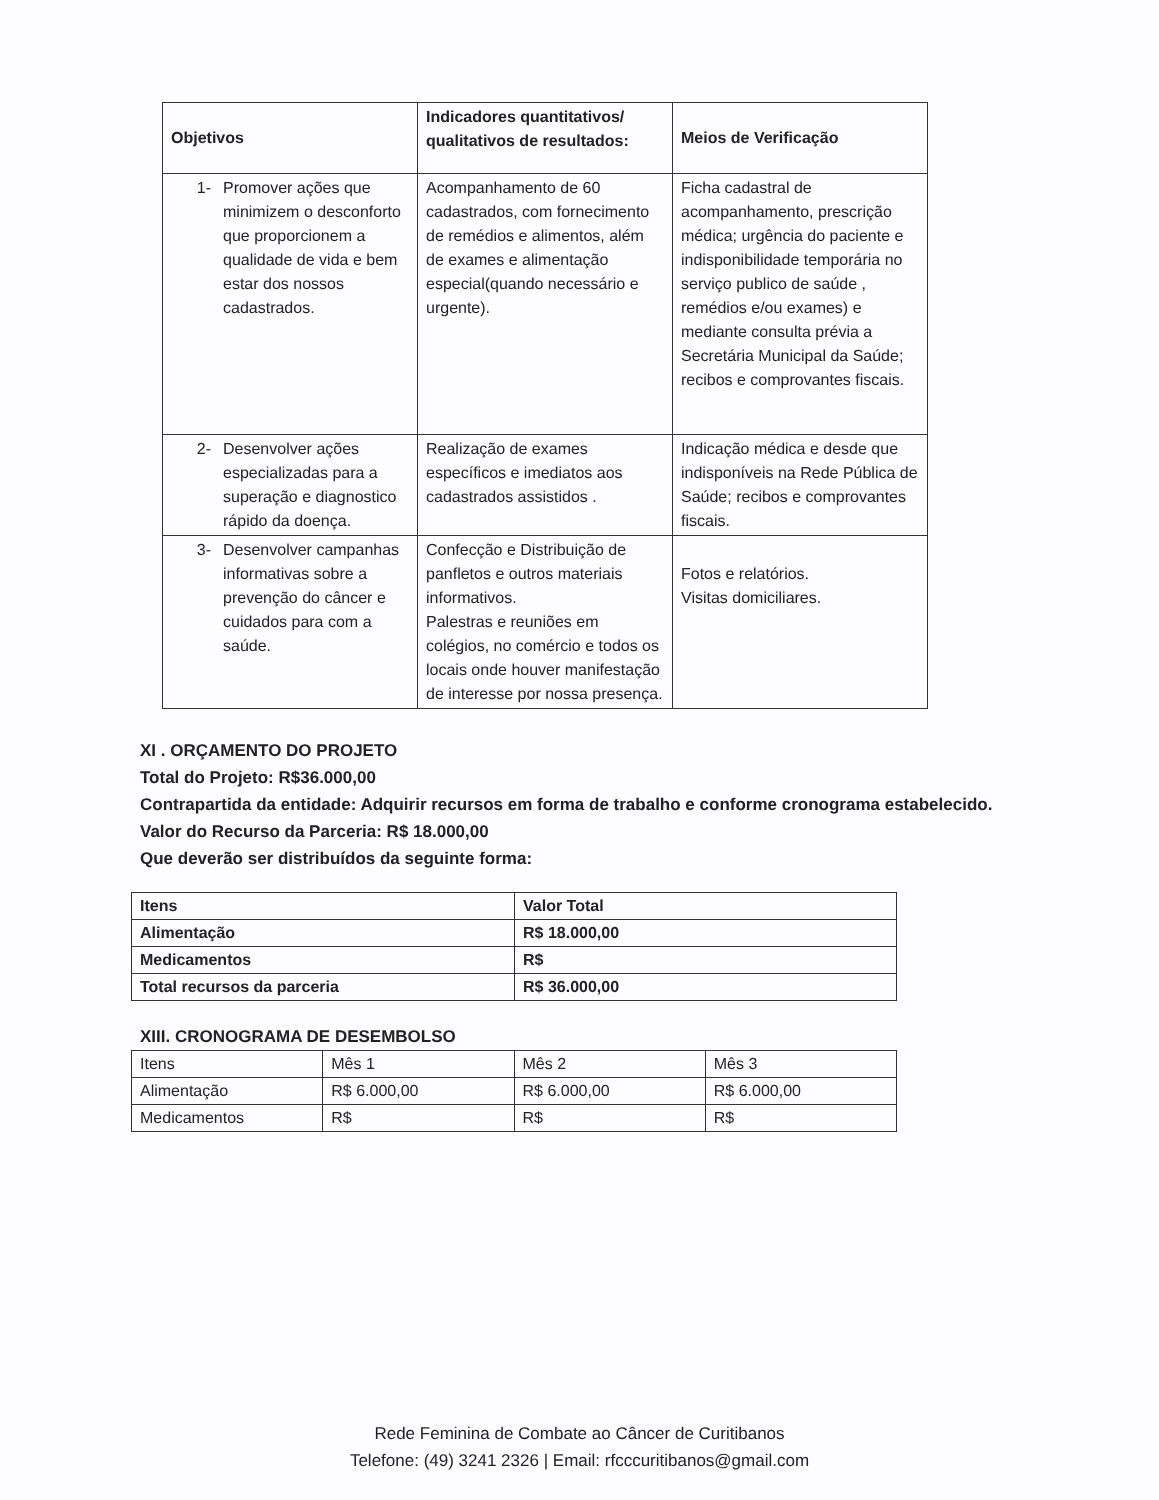| Objetivos | Indicadores quantitativos/ qualitativos de resultados: | Meios de Verificação |
| --- | --- | --- |
| 1- Promover ações que minimizem o desconforto que proporcionem a qualidade de vida e bem estar dos nossos cadastrados. | Acompanhamento de 60 cadastrados, com fornecimento de remédios e alimentos, além de exames e alimentação especial(quando necessário e urgente). | Ficha cadastral de acompanhamento, prescrição médica; urgência do paciente e indisponibilidade temporária no serviço publico de saúde , remédios e/ou exames) e mediante consulta prévia a Secretária Municipal da Saúde; recibos e comprovantes fiscais. |
| 2- Desenvolver ações especializadas para a superação e diagnostico rápido da doença. | Realização de exames específicos e imediatos aos cadastrados assistidos . | Indicação médica e desde que indisponíveis na Rede Pública de Saúde; recibos e comprovantes fiscais. |
| 3- Desenvolver campanhas informativas sobre a prevenção do câncer e cuidados para com a saúde. | Confecção e Distribuição de panfletos e outros materiais informativos. Palestras e reuniões em colégios, no comércio e todos os locais onde houver manifestação de interesse por nossa presença. | Fotos e relatórios. Visitas domiciliares. |
XI . ORÇAMENTO DO PROJETO
Total do Projeto: R$36.000,00
Contrapartida da entidade: Adquirir recursos em forma de trabalho e conforme cronograma estabelecido.
Valor do Recurso da Parceria: R$ 18.000,00
Que deverão ser distribuídos da seguinte forma:
| Itens | Valor Total |
| Alimentação | R$ 18.000,00 |
| Medicamentos | R$ |
| Total recursos da parceria | R$ 36.000,00 |
XIII. CRONOGRAMA DE DESEMBOLSO
| Itens | Mês 1 | Mês 2 | Mês 3 |
| Alimentação | R$ 6.000,00 | R$ 6.000,00 | R$ 6.000,00 |
| Medicamentos | R$ | R$ | R$ |
Rede Feminina de Combate ao Câncer de Curitibanos
Telefone: (49) 3241 2326 | Email: rfcccuritibanos@gmail.com